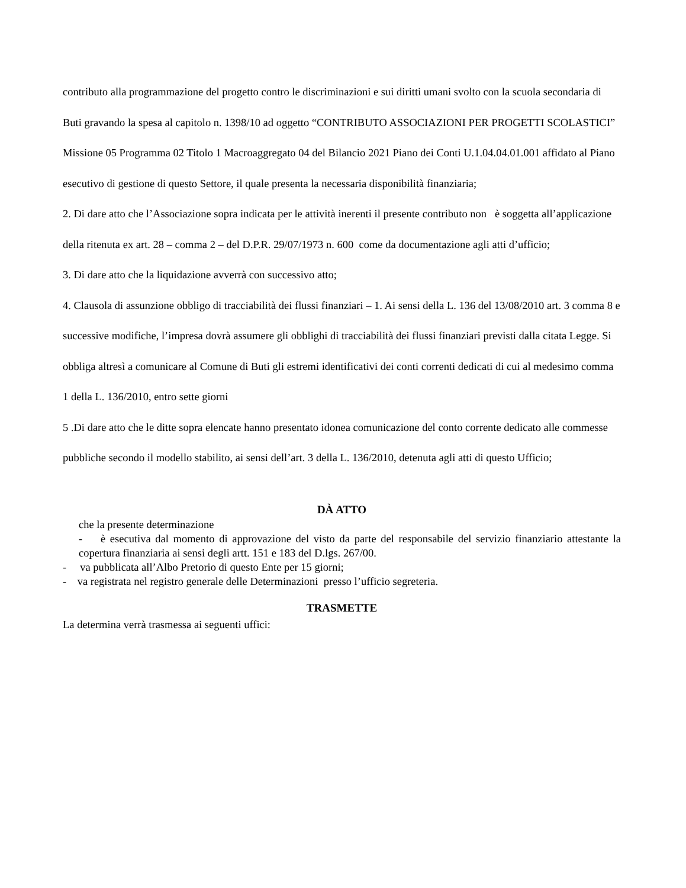contributo alla programmazione del progetto contro le discriminazioni e sui diritti umani svolto con la scuola secondaria di Buti gravando la spesa al capitolo n. 1398/10 ad oggetto “CONTRIBUTO ASSOCIAZIONI PER PROGETTI SCOLASTICI” Missione 05 Programma 02 Titolo 1 Macroaggregato 04 del Bilancio 2021 Piano dei Conti U.1.04.04.01.001 affidato al Piano esecutivo di gestione di questo Settore, il quale presenta la necessaria disponibilità finanziaria;
2. Di dare atto che l’Associazione sopra indicata per le attività inerenti il presente contributo non è soggetta all’applicazione della ritenuta ex art. 28 – comma 2 – del D.P.R. 29/07/1973 n. 600 come da documentazione agli atti d’ufficio;
3. Di dare atto che la liquidazione avverrà con successivo atto;
4. Clausola di assunzione obbligo di tracciabilità dei flussi finanziari – 1. Ai sensi della L. 136 del 13/08/2010 art. 3 comma 8 e successive modifiche, l’impresa dovrà assumere gli obblighi di tracciabilità dei flussi finanziari previsti dalla citata Legge. Si obbliga altresì a comunicare al Comune di Buti gli estremi identificativi dei conti correnti dedicati di cui al medesimo comma 1 della L. 136/2010, entro sette giorni
5 .Di dare atto che le ditte sopra elencate hanno presentato idonea comunicazione del conto corrente dedicato alle commesse pubbliche secondo il modello stabilito, ai sensi dell’art. 3 della L. 136/2010, detenuta agli atti di questo Ufficio;
DÀ ATTO
che la presente determinazione
- è esecutiva dal momento di approvazione del visto da parte del responsabile del servizio finanziario attestante la copertura finanziaria ai sensi degli artt. 151 e 183 del D.lgs. 267/00.
- va pubblicata all’Albo Pretorio di questo Ente per 15 giorni;
- va registrata nel registro generale delle Determinazioni presso l’ufficio segreteria.
TRASMETTE
La determina verrà trasmessa ai seguenti uffici: